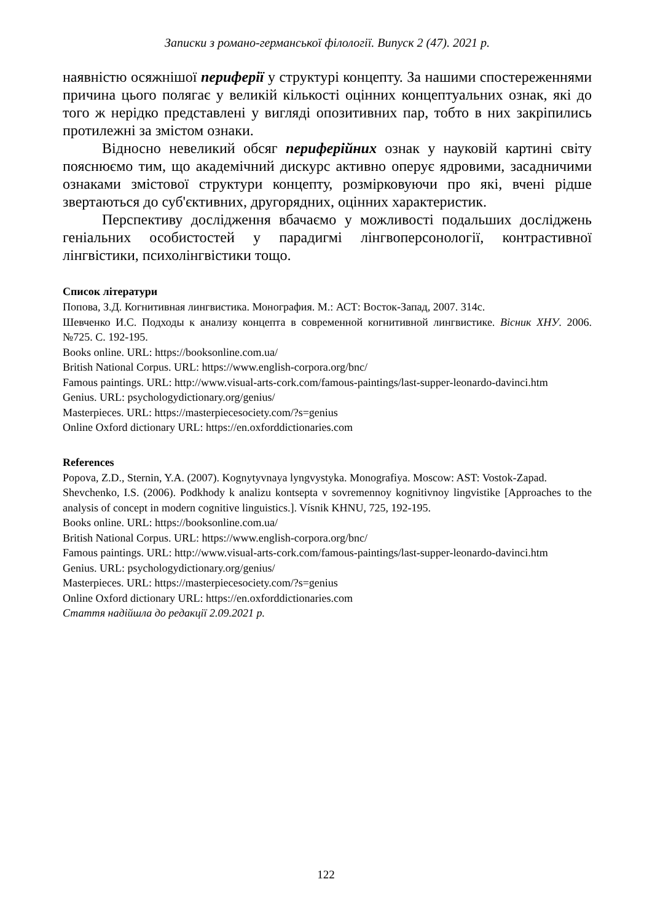Записки з романо-германської філології. Випуск 2 (47). 2021 р.
наявністю осяжнішої периферії у структурі концепту. За нашими спостереженнями причина цього полягає у великій кількості оцінних концептуальних ознак, які до того ж нерідко представлені у вигляді опозитивних пар, тобто в них закріпились протилежні за змістом ознаки.
Відносно невеликий обсяг периферійних ознак у науковій картині світу пояснюємо тим, що академічний дискурс активно оперує ядровими, засадничими ознаками змістової структури концепту, розмірковуючи про які, вчені рідше звертаються до суб'єктивних, другорядних, оцінних характеристик.
Перспективу дослідження вбачаємо у можливості подальших досліджень геніальних особистостей у парадигмі лінгвоперсонології, контрастивної лінгвістики, психолінгвістики тощо.
Список літератури
Попова, З.Д. Когнитивная лингвистика. Монография. М.: АСТ: Восток-Запад, 2007. 314с.
Шевченко И.С. Подходы к анализу концепта в современной когнитивной лингвистике. Вісник ХНУ. 2006. №725. С. 192-195.
Books online. URL: https://booksonline.com.ua/
British National Corpus. URL: https://www.english-corpora.org/bnc/
Famous paintings. URL: http://www.visual-arts-cork.com/famous-paintings/last-supper-leonardo-davinci.htm
Genius. URL: psychologydictionary.org/genius/
Masterpieces. URL: https://masterpiecesociety.com/?s=genius
Online Oxford dictionary URL: https://en.oxforddictionaries.com
References
Popova, Z.D., Sternin, Y.A. (2007). Kognytyvnaya lyngvystyka. Monografiya. Moscow: AST: Vostok-Zapad.
Shevchenko, I.S. (2006). Podkhody k analizu kontsepta v sovremennoy kognitivnoy lingvistike [Approaches to the analysis of concept in modern cognitive linguistics.]. Vísnik KHNU, 725, 192-195.
Books online. URL: https://booksonline.com.ua/
British National Corpus. URL: https://www.english-corpora.org/bnc/
Famous paintings. URL: http://www.visual-arts-cork.com/famous-paintings/last-supper-leonardo-davinci.htm
Genius. URL: psychologydictionary.org/genius/
Masterpieces. URL: https://masterpiecesociety.com/?s=genius
Online Oxford dictionary URL: https://en.oxforddictionaries.com
Стаття надійшла до редакції 2.09.2021 р.
122